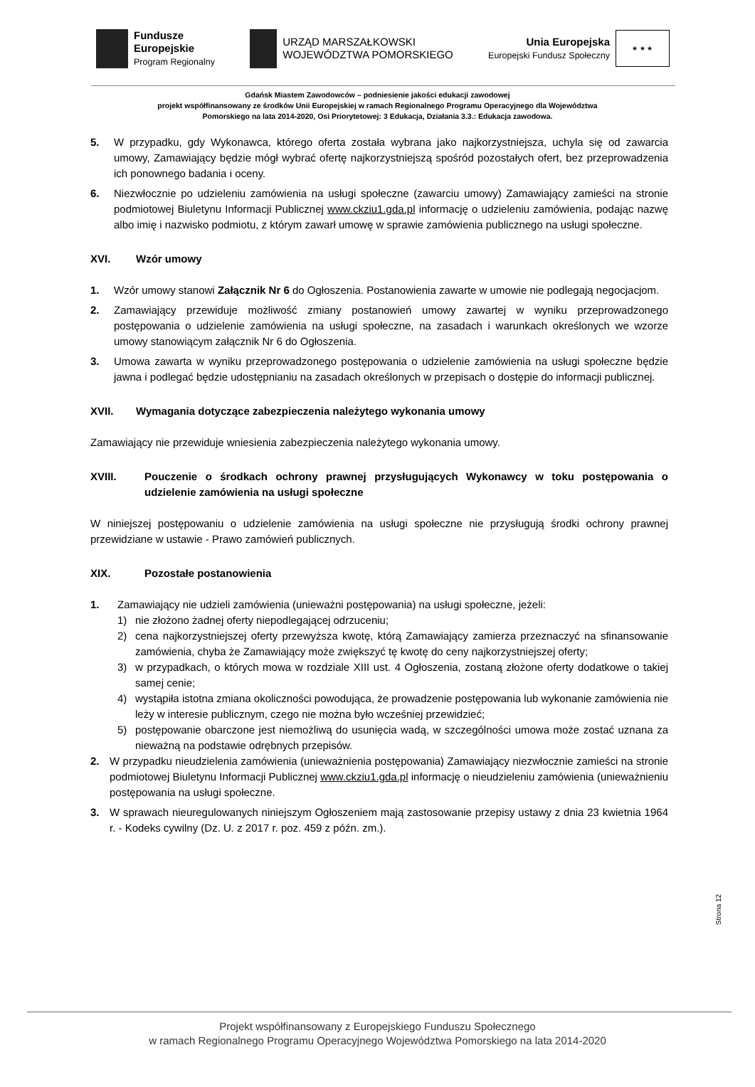Fundusze
Europejskie
Program Regionalny
URZĄD MARSZAŁKOWSKI
WOJEWÓDZTWA POMORSKIEGO
Unia Europejska
Europejski Fundusz Społeczny
★ ★ ★
Gdańsk Miastem Zawodowców – podniesienie jakości edukacji zawodowej
projekt współfinansowany ze środków Unii Europejskiej w ramach Regionalnego Programu Operacyjnego dla Województwa
Pomorskiego na lata 2014-2020, Osi Priorytetowej: 3 Edukacja, Działania 3.3.: Edukacja zawodowa.
5. W przypadku, gdy Wykonawca, którego oferta została wybrana jako najkorzystniejsza, uchyla się od zawarcia umowy, Zamawiający będzie mógł wybrać ofertę najkorzystniejszą spośród pozostałych ofert, bez przeprowadzenia ich ponownego badania i oceny.
6. Niezwłocznie po udzieleniu zamówienia na usługi społeczne (zawarciu umowy) Zamawiający zamieści na stronie podmiotowej Biuletynu Informacji Publicznej www.ckziu1.gda.pl informację o udzieleniu zamówienia, podając nazwę albo imię i nazwisko podmiotu, z którym zawarł umowę w sprawie zamówienia publicznego na usługi społeczne.
XVI. Wzór umowy
1. Wzór umowy stanowi Załącznik Nr 6 do Ogłoszenia. Postanowienia zawarte w umowie nie podlegają negocjacjom.
2. Zamawiający przewiduje możliwość zmiany postanowień umowy zawartej w wyniku przeprowadzonego postępowania o udzielenie zamówienia na usługi społeczne, na zasadach i warunkach określonych we wzorze umowy stanowiącym załącznik Nr 6 do Ogłoszenia.
3. Umowa zawarta w wyniku przeprowadzonego postępowania o udzielenie zamówienia na usługi społeczne będzie jawna i podlegać będzie udostępnianiu na zasadach określonych w przepisach o dostępie do informacji publicznej.
XVII. Wymagania dotyczące zabezpieczenia należytego wykonania umowy
Zamawiający nie przewiduje wniesienia zabezpieczenia należytego wykonania umowy.
XVIII. Pouczenie o środkach ochrony prawnej przysługujących Wykonawcy w toku postępowania o udzielenie zamówienia na usługi społeczne
W niniejszej postępowaniu o udzielenie zamówienia na usługi społeczne nie przysługują środki ochrony prawnej przewidziane w ustawie - Prawo zamówień publicznych.
XIX. Pozostałe postanowienia
1. Zamawiający nie udzieli zamówienia (unieważni postępowania) na usługi społeczne, jeżeli:
1) nie złożono żadnej oferty niepodlegającej odrzuceniu;
2) cena najkorzystniejszej oferty przewyższa kwotę, którą Zamawiający zamierza przeznaczyć na sfinansowanie zamówienia, chyba że Zamawiający może zwiększyć tę kwotę do ceny najkorzystniejszej oferty;
3) w przypadkach, o których mowa w rozdziale XIII ust. 4 Ogłoszenia, zostaną złożone oferty dodatkowe o takiej samej cenie;
4) wystąpiła istotna zmiana okoliczności powodująca, że prowadzenie postępowania lub wykonanie zamówienia nie leży w interesie publicznym, czego nie można było wcześniej przewidzieć;
5) postępowanie obarczone jest niemożliwą do usunięcia wadą, w szczególności umowa może zostać uznana za nieważną na podstawie odrębnych przepisów.
2. W przypadku nieudzielenia zamówienia (unieważnienia postępowania) Zamawiający niezwłocznie zamieści na stronie podmiotowej Biuletynu Informacji Publicznej www.ckziu1.gda.pl informację o nieudzieleniu zamówienia (unieważnieniu postępowania na usługi społeczne.
3. W sprawach nieuregulowanych niniejszym Ogłoszeniem mają zastosowanie przepisy ustawy z dnia 23 kwietnia 1964 r. - Kodeks cywilny (Dz. U. z 2017 r. poz. 459 z późn. zm.).
Strona 12
Projekt współfinansowany z Europejskiego Funduszu Społecznego
w ramach Regionalnego Programu Operacyjnego Województwa Pomorskiego na lata 2014-2020